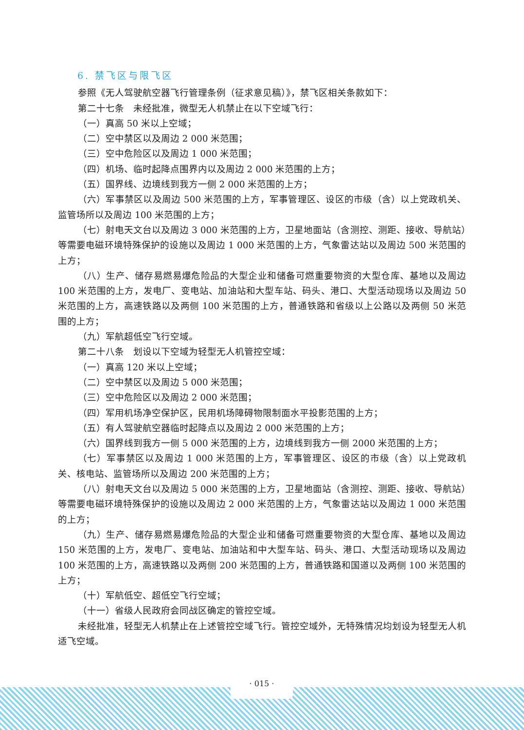6. 禁飞区与限飞区
参照《无人驾驶航空器飞行管理条例（征求意见稿）》，禁飞区相关条款如下：
第二十七条　未经批准，微型无人机禁止在以下空域飞行：
（一）真高 50 米以上空域；
（二）空中禁区以及周边 2 000 米范围；
（三）空中危险区以及周边 1 000 米范围；
（四）机场、临时起降点围界内以及周边 2 000 米范围的上方；
（五）国界线、边境线到我方一侧 2 000 米范围的上方；
（六）军事禁区以及周边 500 米范围的上方，军事管理区、设区的市级（含）以上党政机关、监管场所以及周边 100 米范围的上方；
（七）射电天文台以及周边 3 000 米范围的上方，卫星地面站（含测控、测距、接收、导航站）等需要电磁环境特殊保护的设施以及周边 1 000 米范围的上方，气象雷达站以及周边 500 米范围的上方；
（八）生产、储存易燃易爆危险品的大型企业和储备可燃重要物资的大型仓库、基地以及周边 100 米范围的上方，发电厂、变电站、加油站和大型车站、码头、港口、大型活动现场以及周边 50 米范围的上方，高速铁路以及两侧 100 米范围的上方，普通铁路和省级以上公路以及两侧 50 米范围的上方；
（九）军航超低空飞行空域。
第二十八条　划设以下空域为轻型无人机管控空域：
（一）真高 120 米以上空域；
（二）空中禁区以及周边 5 000 米范围；
（三）空中危险区以及周边 2 000 米范围；
（四）军用机场净空保护区，民用机场障碍物限制面水平投影范围的上方；
（五）有人驾驶航空器临时起降点以及周边 2 000 米范围的上方；
（六）国界线到我方一侧 5 000 米范围的上方，边境线到我方一侧 2000 米范围的上方；
（七）军事禁区以及周边 1 000 米范围的上方，军事管理区、设区的市级（含）以上党政机关、核电站、监管场所以及周边 200 米范围的上方；
（八）射电天文台以及周边 5 000 米范围的上方，卫星地面站（含测控、测距、接收、导航站）等需要电磁环境特殊保护的设施以及周边 2 000 米范围的上方，气象雷达站以及周边 1 000 米范围的上方；
（九）生产、储存易燃易爆危险品的大型企业和储备可燃重要物资的大型仓库、基地以及周边 150 米范围的上方，发电厂、变电站、加油站和中大型车站、码头、港口、大型活动现场以及周边 100 米范围的上方，高速铁路以及两侧 200 米范围的上方，普通铁路和国道以及两侧 100 米范围的上方；
（十）军航低空、超低空飞行空域；
（十一）省级人民政府会同战区确定的管控空域。
未经批准，轻型无人机禁止在上述管控空域飞行。管控空域外，无特殊情况均划设为轻型无人机适飞空域。
· 015 ·